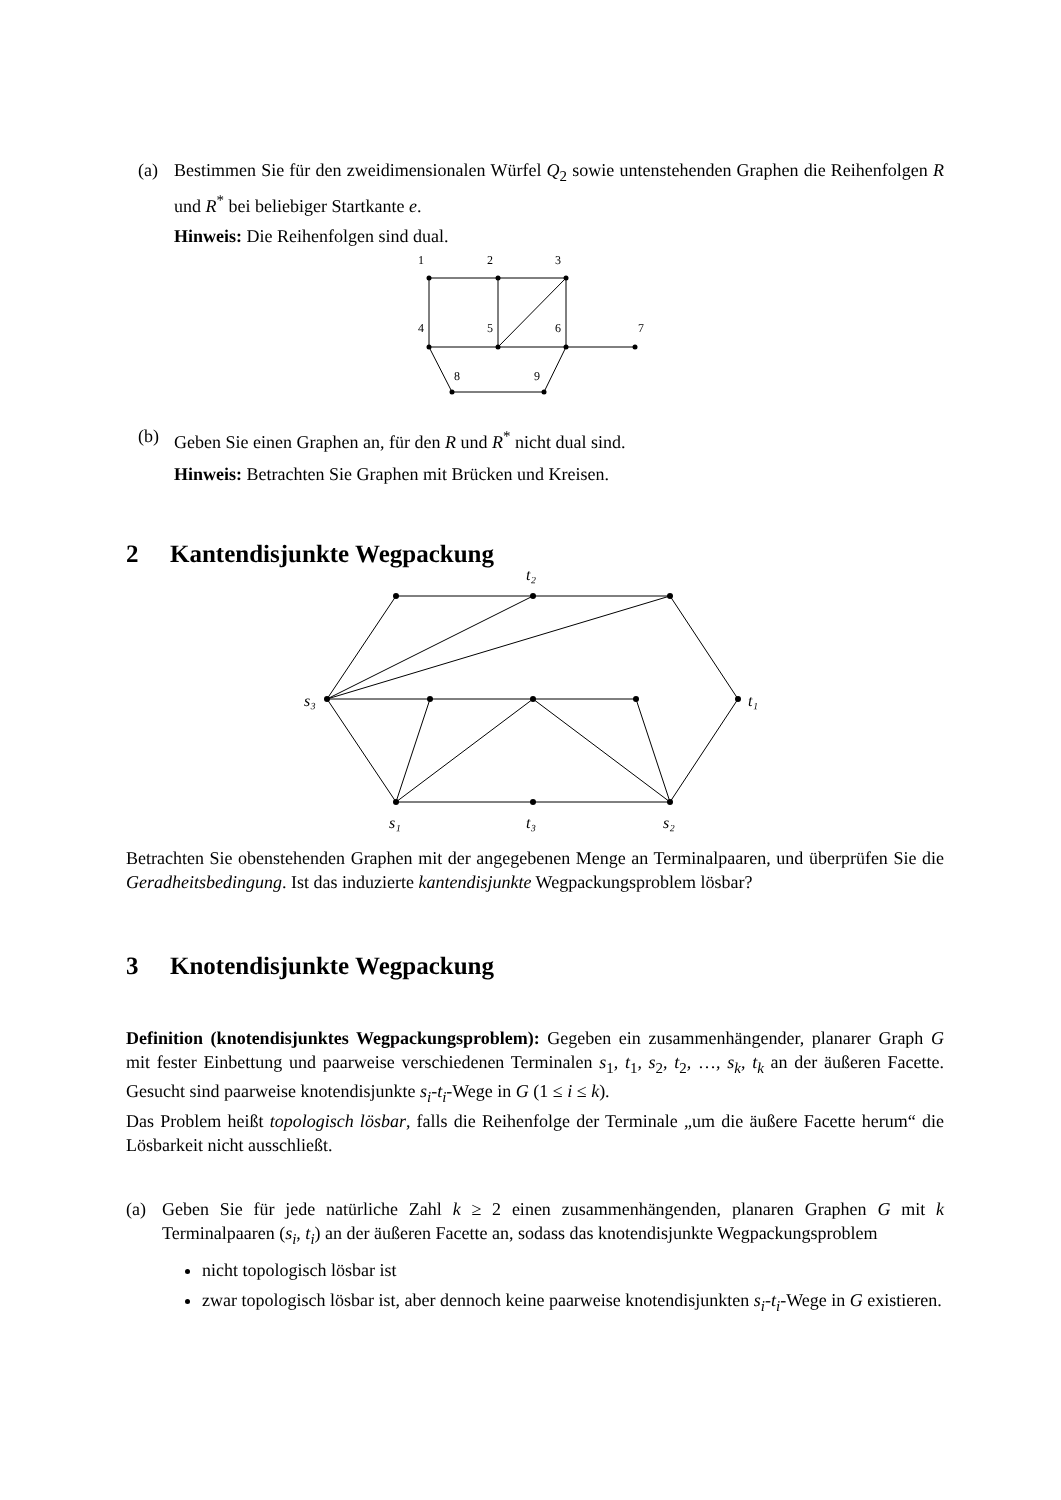(a) Bestimmen Sie für den zweidimensionalen Würfel Q<sub>2</sub> sowie untenstehenden Graphen die Reihenfolgen R und R<sup>*</sup> bei beliebiger Startkante e.
Hinweis: Die Reihenfolgen sind dual.
1
2
3
4
5
6
7
8
9
(b) Geben Sie einen Graphen an, für den R und R<sup>*</sup> nicht dual sind.
Hinweis: Betrachten Sie Graphen mit Brücken und Kreisen.
2 Kantendisjunkte Wegpackung
t₂
s₃
t₁
s₁
t₃
s₂
Betrachten Sie obenstehenden Graphen mit der angegebenen Menge an Terminalpaaren, und überprüfen Sie die Geradheitsbedingung. Ist das induzierte kantendisjunkte Wegpackungsproblem lösbar?
3 Knotendisjunkte Wegpackung
Definition (knotendisjunktes Wegpackungsproblem): Gegeben ein zusammenhängender, planarer Graph G mit fester Einbettung und paarweise verschiedenen Terminalen s<sub>1</sub>, t<sub>1</sub>, s<sub>2</sub>, t<sub>2</sub>, …, s<sub>k</sub>, t<sub>k</sub> an der äußeren Facette. Gesucht sind paarweise knotendisjunkte s<sub>i</sub>-t<sub>i</sub>-Wege in G (1 ≤ i ≤ k).
Das Problem heißt topologisch lösbar, falls die Reihenfolge der Terminale „um die äußere Facette herum“ die Lösbarkeit nicht ausschließt.
(a) Geben Sie für jede natürliche Zahl k ≥ 2 einen zusammenhängenden, planaren Graphen G mit k Terminalpaaren (s<sub>i</sub>, t<sub>i</sub>) an der äußeren Facette an, sodass das knotendisjunkte Wegpackungsproblem
nicht topologisch lösbar ist
zwar topologisch lösbar ist, aber dennoch keine paarweise knotendisjunkten s<sub>i</sub>-t<sub>i</sub>-Wege in G existieren.